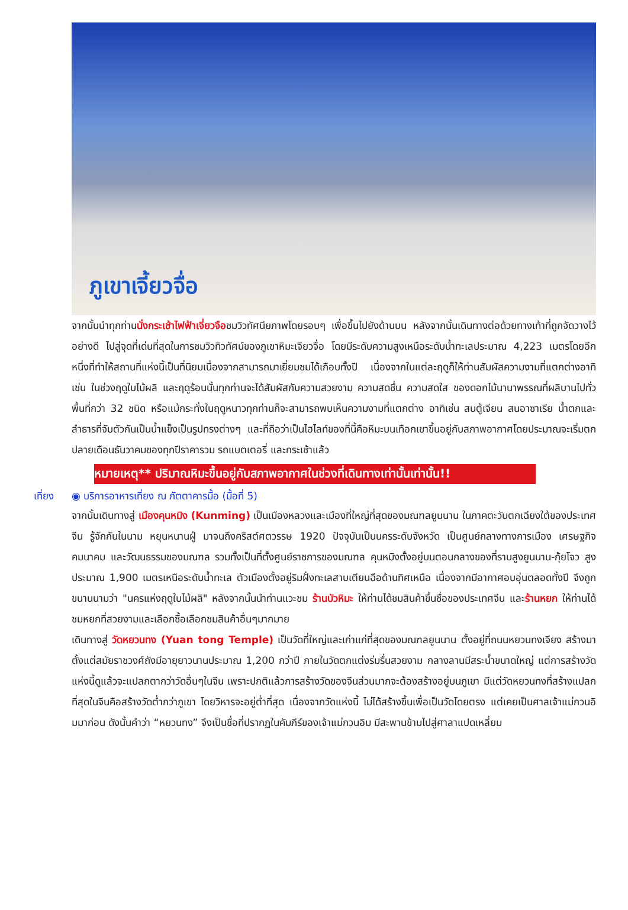ภูเขาเจี้ยวจื่อ
จากนั้นนำทุกท่านนั่งกระเช้าไฟฟ้าเจี่ยวจือชมวิวทัศนียภาพโดยรอบๆ เพื่อขึ้นไปยังด้านบน หลังจากนั้นเดินทางต่อด้วยทางเท้าที่ถูกจัดวางไว้อย่างดี ไปสู่จุดที่เด่นที่สุดในการชมวิวทิวทัศน์ของภูเขาหิมะเจียวจื่อ โดยมีระดับความสูงเหนือระดับน้ำทะเลประมาณ 4,223 เมตรโดยอีกหนึ่งที่ทำให้สถานที่แห่งนี้เป็นที่นิยมเนื่องจากสามารถมาเยี่ยมชมได้เกือบทั้งปี เนื่องจากในแต่ละฤดูก็ให้ท่านสัมผัสความงามที่แตกต่างอาทิเช่น ในช่วงฤดูใบไม้ผลิ และฤดูร้อนนั้นทุกท่านจะได้สัมผัสกับความสวยงาม ความสดชื่น ความสดใส ของดอกไม้นานาพรรณที่ผลิบานไปทั่วพื้นที่กว่า 32 ชนิด หรือแม้กระทั่งในฤดูหนาวทุกท่านก็จะสามารถพบเห็นความงามที่แตกต่าง อาทิเช่น สนตู้เจียน สนอาซาเรีย น้ำตกและลำธารที่จับตัวกันเป็นน้ำแข็งเป็นรูปทรงต่างๆ และที่ถือว่าเป็นไฮไลท์ของที่นี้คือหิมะบนเทือกเขาขึ้นอยู่กับสภาพอากาศโดยประมาณจะเริ่มตกปลายเดือนธันวาคมของทุกปีราคารวม รถแบตเตอรี่ และกระเช้าแล้ว
หมายเหตุ** ปริมาณหิมะขึ้นอยู่กับสภาพอากาศในช่วงที่เดินทางเท่านั้นเท่านั้น!!
เที่ยง ◉ บริการอาหารเที่ยง ณ ภัตตาคารมื้อ (มื้อที่ 5)
จากนั้นเดินทางสู่ เมืองคุนหมิง (Kunming) เป็นเมืองหลวงและเมืองที่ใหญ่ที่สุดของมณฑลยูนนาน ในภาคตะวันตกเฉียงใต้ของประเทศจีน รู้จักกันในนาม หยุนหนานฝู่ มาจนถึงคริสต์ศตวรรษ 1920 ปัจจุบันเป็นนครระดับจังหวัด เป็นศูนย์กลางทางการเมือง เศรษฐกิจ คมนาคม และวัฒนธรรมของมณฑล รวมทั้งเป็นที่ตั้งศูนย์ราชการของมณฑล คุนหมิงตั้งอยู่บนตอนกลางของที่ราบสูงยูนนาน-กุ้ยโจว สูงประมาณ 1,900 เมตรเหนือระดับน้ำทะเล ตัวเมืองตั้งอยู่ริมฝั่งทะเลสาบเตียนฉือด้านทิศเหนือ เนื่องจากมีอากาศอบอุ่นตลอดทั้งปี จึงถูกขนานนามว่า "นครแห่งฤดูใบไม้ผลิ" หลังจากนั้นนำท่านแวะชม ร้านบัวหิมะ ให้ท่านได้ชมสินค้าขึ้นชื่อของประเทศจีน และร้านหยก ให้ท่านได้ชมหยกที่สวยงามและเลือกซื้อเลือกชมสินค้าอื่นๆมากมาย
เดินทางสู่ วัดหยวนทง (Yuan tong Temple) เป็นวัดที่ใหญ่และเก่าแก่ที่สุดของมณฑลยูนนาน ตั้งอยู่ที่ถนนหยวนทงเจียง สร้างมาตั้งแต่สมัยราชวงศ์ถังมีอายุยาวนานประมาณ 1,200 กว่าปี ภายในวัดตกแต่งร่มรื่นสวยงาม กลางลานมีสระน้ำขนาดใหญ่ แต่การสร้างวัดแห่งนี้ดูแล้วจะแปลกตากว่าวัดอื่นๆในจีน เพราะปกติแล้วการสร้างวัดของจีนส่วนมากจะต้องสร้างอยู่บนภูเขา มีแต่วัดหยวนทงที่สร้างแปลกที่สุดในจีนคือสร้างวัดต่ำกว่าภูเขา โดยวิหารจะอยู่ต่ำที่สุด เนื่องจากวัดแห่งนี้ ไม่ได้สร้างขึ้นเพื่อเป็นวัดโดยตรง แต่เคยเป็นศาลเจ้าแม่กวนอิมมาก่อน ดังนั้นคำว่า “หยวนทง” จึงเป็นชื่อที่ปรากฏในคัมภีร์ของเจ้าแม่กวนอิม มีสะพานข้ามไปสู่ศาลาแปดเหลี่ยม